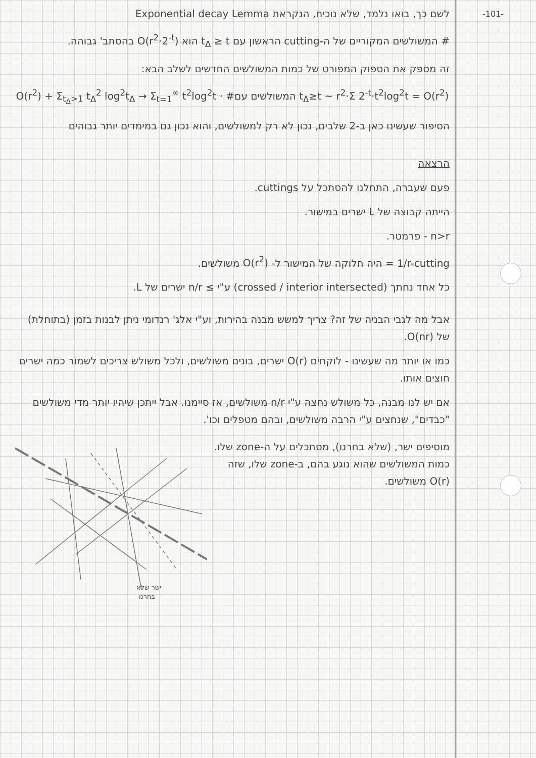-101-
לשם כך, בואו נלמד, שלא נוכיח, הנקראת Exponential decay Lemma
# המשולשים המקוריים של ה-cutting הראשון עם t<sub>Δ</sub> ≥ t הוא O(r<sup>2</sup>·2<sup>-t</sup>) בהסתב' גבוהה.
זה מספק את הספוק המפורט של כמות המשולשים החדשים לשלב הבא:
O(r<sup>2</sup>) + Σ<sub>t<sub>Δ</sub>>1</sub> t<sub>Δ</sub><sup>2</sup> log<sup>2</sup>t<sub>Δ</sub> → Σ<sub>t=1</sub><sup>∞</sup> t<sup>2</sup>log<sup>2</sup>t · #המשולשים עם t<sub>Δ</sub>≥t ~ r<sup>2</sup>·Σ 2<sup>-t</sup>·t<sup>2</sup>log<sup>2</sup>t = O(r<sup>2</sup>)
הסיפור שעשינו כאן ב-2 שלבים, נכון לא רק למשולשים, והוא נכון גם במימדים יותר גבוהים
הרצאה
פעם שעברה, התחלנו להסתכל על cuttings.
הייתה קבוצה של L ישרים במישור.
n>r - פרמטר.
1/r-cutting = היה חלוקה של המישור ל- O(r<sup>2</sup>) משולשים.
כל אחד נחתך (crossed / interior intersected) ע"י ≥ n/r ישרים של L.
אבל מה לגבי הבניה של זה? צריך למשש מבנה בהירות, וע"י אלג' רנדומי ניתן לבנות בזמן (בתוחלת) של O(nr).
כמו או יותר מה שעשינו - לוקחים O(r) ישרים, בונים משולשים, ולכל משולש צריכים לשמור כמה ישרים חוצים אותו.
אם יש לנו מבנה, כל משולש נחצה ע"י n/r משולשים, אז סיימנו. אבל ייתכן שיהיו יותר מדי משולשים "כבדים", שנחצים ע"י הרבה משולשים, ובהם מטפלים וכו'.
ישר שלא
בחרנו
מוסיפים ישר, (שלא בחרנו), מסתכלים על ה-zone שלו. כמות המשולשים שהוא נוגע בהם, ב-zone שלו, שזה O(r) משולשים.